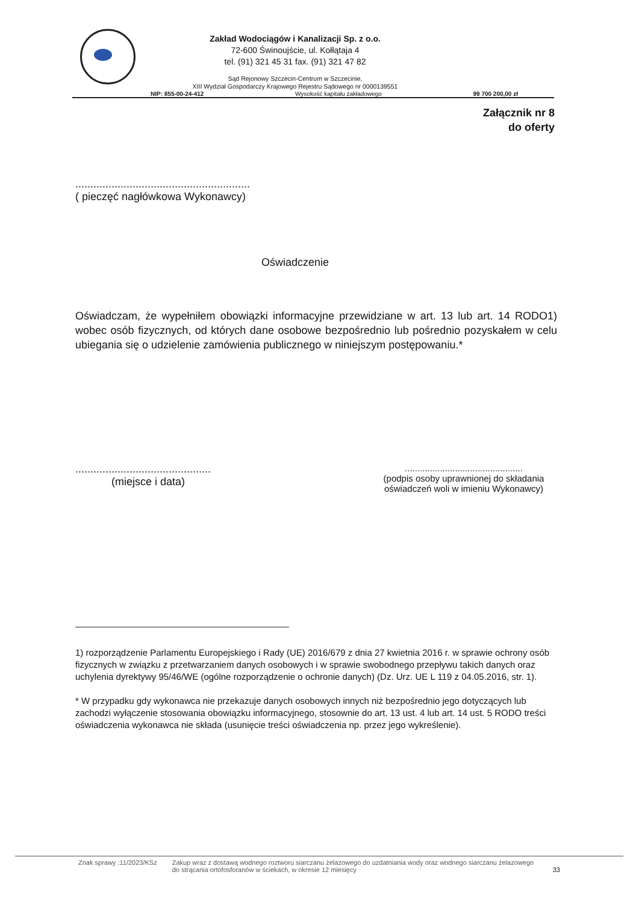Zakład Wodociągów i Kanalizacji Sp. z o.o.
72-600 Świnoujście, ul. Kołłątaja 4
tel. (91) 321 45 31 fax. (91) 321 47 82
Sąd Rejonowy Szczecin-Centrum w Szczecinie,
XIII Wydział Gospodarczy Krajowego Rejestru Sądowego nr 0000139551
NIP: 855-00-24-412 Wysokość kapitału zakładowego 99 700 200,00 zł
Załącznik nr 8
do oferty
..........................................................
( pieczęć nagłówkowa Wykonawcy)
Oświadczenie
Oświadczam, że wypełniłem obowiązki informacyjne przewidziane w art. 13 lub art. 14 RODO1) wobec osób fizycznych, od których dane osobowe bezpośrednio lub pośrednio pozyskałem w celu ubiegania się o udzielenie zamówienia publicznego w niniejszym postępowaniu.*
.............................................
(miejsce i data)
...............................................
(podpis osoby uprawnionej do składania oświadczeń woli w imieniu Wykonawcy)
1) rozporządzenie Parlamentu Europejskiego i Rady (UE) 2016/679 z dnia 27 kwietnia 2016 r. w sprawie ochrony osób fizycznych w związku z przetwarzaniem danych osobowych i w sprawie swobodnego przepływu takich danych oraz uchylenia dyrektywy 95/46/WE (ogólne rozporządzenie o ochronie danych) (Dz. Urz. UE L 119 z 04.05.2016, str. 1).
* W przypadku gdy wykonawca nie przekazuje danych osobowych innych niż bezpośrednio jego dotyczących lub zachodzi wyłączenie stosowania obowiązku informacyjnego, stosownie do art. 13 ust. 4 lub art. 14 ust. 5 RODO treści oświadczenia wykonawca nie składa (usunięcie treści oświadczenia np. przez jego wykreślenie).
Znak sprawy :11/2023/KSz Zakup wraz z dostawą wodnego roztworu siarczanu żelazowego do uzdatniania wody oraz wodnego siarczanu żelazowego do strącania ortofosforanów w ściekach, w okresie 12 miesięcy
33